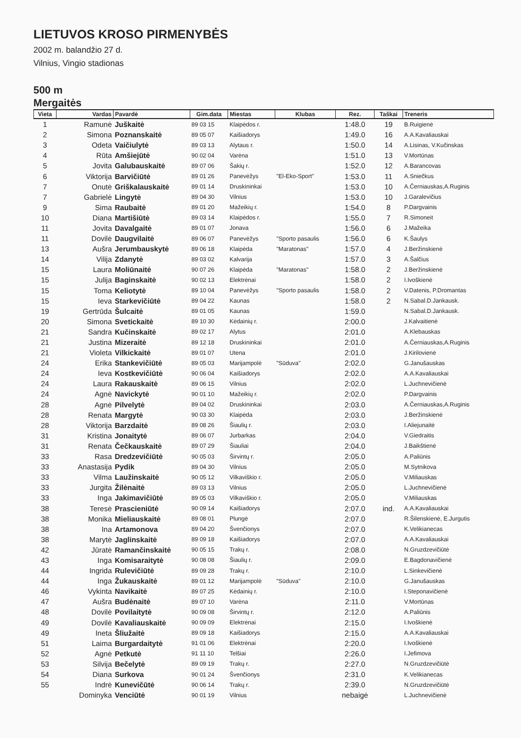LIETUVOS KROSO PIRMENYBĖS
2002 m. balandžio 27 d.
Vilnius, Vingio stadionas
500 m
Mergaitės
| Vieta | Vardas | Pavardė | Gim.data | Miestas | Klubas | Rez. | Taškai | Treneris |
| --- | --- | --- | --- | --- | --- | --- | --- | --- |
| 1 | Ramunė | Juškaitė | 89 03 15 | Klaipėdos r. | | 1:48.0 | 19 | B.Ruigienė |
| 2 | Simona | Poznanskaitė | 89 05 07 | Kaišiadorys | | 1:49.0 | 16 | A.A.Kavaliauskai |
| 3 | Odeta | Vaičiulytė | 89 03 13 | Alytaus r. | | 1:50.0 | 14 | A.Lisinas, V.Kučinskas |
| 4 | Rūta | Amšiejūtė | 90 02 04 | Varėna | | 1:51.0 | 13 | V.Mortūnas |
| 5 | Jovita | Galubauskaitė | 89 07 06 | Šakių r. | | 1:52.0 | 12 | A.Barancovas |
| 6 | Viktorija | Barvičiūtė | 89 01 26 | Panevėžys | "El-Eko-Sport" | 1:53.0 | 11 | A.Sniečkus |
| 7 | Onutė | Griškalauskaitė | 89 01 14 | Druskininkai | | 1:53.0 | 10 | A.Černiauskas,A.Ruginis |
| 7 | Gabrielė | Lingytė | 89 04 30 | Vilnius | | 1:53.0 | 10 | J.Garalevičius |
| 9 | Sima | Raubaitė | 89 01 20 | Mažeikių r. | | 1:54.0 | 8 | P.Dargvainis |
| 10 | Diana | Martišiūtė | 89 03 14 | Klaipėdos r. | | 1:55.0 | 7 | R.Simoneit |
| 11 | Jovita | Davalgaitė | 89 01 07 | Jonava | | 1:56.0 | 6 | J.Mažeika |
| 11 | Dovilė | Daugvilaitė | 89 06 07 | Panevėžys | "Sporto pasaulis | 1:56.0 | 6 | K.Šaulys |
| 13 | Aušra | Jerumbauskytė | 89 06 18 | Klaipėda | "Maratonas" | 1:57.0 | 4 | J.Beržinskienė |
| 14 | Vilija | Zdanytė | 89 03 02 | Kalvarija | | 1:57.0 | 3 | A.Šalčius |
| 15 | Laura | Moliūnaitė | 90 07 26 | Klaipėda | "Maratonas" | 1:58.0 | 2 | J.Beržinskienė |
| 15 | Julija | Baginskaitė | 90 02 13 | Elektrėnai | | 1:58.0 | 2 | I.Ivoškienė |
| 15 | Toma | Keliotytė | 89 10 04 | Panevėžys | "Sporto pasaulis | 1:58.0 | 2 | V.Datenis, P.Dromantas |
| 15 | Ieva | Starkevičiūtė | 89 04 22 | Kaunas | | 1:58.0 | 2 | N.Sabal.D.Jankausk. |
| 19 | Gertrūda | Šulcaitė | 89 01 05 | Kaunas | | 1:59.0 | | N.Sabal.D.Jankausk. |
| 20 | Simona | Svetickaitė | 89 10 30 | Kėdainių r. | | 2:00.0 | | J.Kalvaitienė |
| 21 | Sandra | Kučinskaitė | 89 02 17 | Alytus | | 2:01.0 | | A.Klebauskas |
| 21 | Justina | Mizeraitė | 89 12 18 | Druskininkai | | 2:01.0 | | A.Černiauskas,A.Ruginis |
| 21 | Violeta | Vilkickaitė | 89 01 07 | Utena | | 2:01.0 | | J.Kirilovienė |
| 24 | Erika | Stankevičiūtė | 89 05 03 | Marijampolė | "Sūduva" | 2:02.0 | | G.Janušauskas |
| 24 | Ieva | Kostkevičiūtė | 90 06 04 | Kaišiadorys | | 2:02.0 | | A.A.Kavaliauskai |
| 24 | Laura | Rakauskaitė | 89 06 15 | Vilnius | | 2:02.0 | | L.Juchnevičienė |
| 24 | Agnė | Navickytė | 90 01 10 | Mažeikių r. | | 2:02.0 | | P.Dargvainis |
| 28 | Agnė | Pilvelytė | 89 04 02 | Druskininkai | | 2:03.0 | | A.Černiauskas,A.Ruginis |
| 28 | Renata | Margytė | 90 03 30 | Klaipėda | | 2:03.0 | | J.Beržinskienė |
| 28 | Viktorija | Barzdaitė | 89 08 26 | Šiaulių r. | | 2:03.0 | | I.Aliejunaitė |
| 31 | Kristina | Jonaitytė | 89 06 07 | Jurbarkas | | 2:04.0 | | V.Giedraitis |
| 31 | Renata | Čečkauskaitė | 89 07 29 | Šiauliai | | 2:04.0 | | J.Baikštienė |
| 33 | Rasa | Dredzevičiūtė | 90 05 03 | Širvintų r. | | 2:05.0 | | A.Paliūnis |
| 33 | Anastasija | Pydik | 89 04 30 | Vilnius | | 2:05.0 | | M.Sytnikova |
| 33 | Vilma | Laužinskaitė | 90 05 12 | Vilkaviškio r. | | 2:05.0 | | V.Miliauskas |
| 33 | Jurgita | Žilėnaitė | 89 03 13 | Vilnius | | 2:05.0 | | L.Juchnevičienė |
| 33 | Inga | Jakimavičiūtė | 89 05 03 | Vilkaviškio r. | | 2:05.0 | | V.Miliauskas |
| 38 | Teresė | Prascieniūtė | 90 09 14 | Kaišiadorys | | 2:07.0 | ind. | A.A.Kavaliauskai |
| 38 | Monika | Mieliauskaitė | 89 08 01 | Plungė | | 2:07.0 | | R.Šilenskienė, E.Jurgutis |
| 38 | Ina | Artamonova | 89 04 20 | Švenčionys | | 2:07.0 | | K.Velikianecas |
| 38 | Marytė | Jaglinskaitė | 89 09 18 | Kaišiadorys | | 2:07.0 | | A.A.Kavaliauskai |
| 42 | Jūratė | Ramančinskaitė | 90 05 15 | Trakų r. | | 2:08.0 | | N.Gruzdzevičiūtė |
| 43 | Inga | Komisaraitytė | 90 08 08 | Šiaulių r. | | 2:09.0 | | E.Bagdonavičienė |
| 44 | Ingrida | Rulevičiūtė | 89 09 28 | Trakų r. | | 2:10.0 | | L.Sinkevičienė |
| 44 | Inga | Žukauskaitė | 89 01 12 | Marijampolė | "Sūduva" | 2:10.0 | | G.Janušauskas |
| 46 | Vykinta | Navikaitė | 89 07 25 | Kėdainių r. | | 2:10.0 | | I.Steponavičienė |
| 47 | Aušra | Budėnaitė | 89 07 10 | Varėna | | 2:11.0 | | V.Mortūnas |
| 48 | Dovilė | Povilaitytė | 90 09 08 | Širvintų r. | | 2:12.0 | | A.Paliūnis |
| 49 | Dovilė | Kavaliauskaitė | 90 09 09 | Elektrėnai | | 2:15.0 | | I.Ivoškienė |
| 49 | Ineta | Šliužaitė | 89 09 18 | Kaišiadorys | | 2:15.0 | | A.A.Kavaliauskai |
| 51 | Laima | Burgardaitytė | 91 01 06 | Elektrėnai | | 2:20.0 | | I.Ivoškienė |
| 52 | Agnė | Petkutė | 91 11 10 | Telšiai | | 2:26.0 | | I.Jefimova |
| 53 | Silvija | Bečelytė | 89 09 19 | Trakų r. | | 2:27.0 | | N.Gruzdzevičiūtė |
| 54 | Diana | Surkova | 90 01 24 | Švenčionys | | 2:31.0 | | K.Velikianecas |
| 55 | Indrė | Kunevičūtė | 90 06 14 | Trakų r. | | 2:39.0 | | N.Gruzdzevičiūtė |
| | Dominyka | Venciūtė | 90 01 19 | Vilnius | | nebaigė | | L.Juchnevičienė |